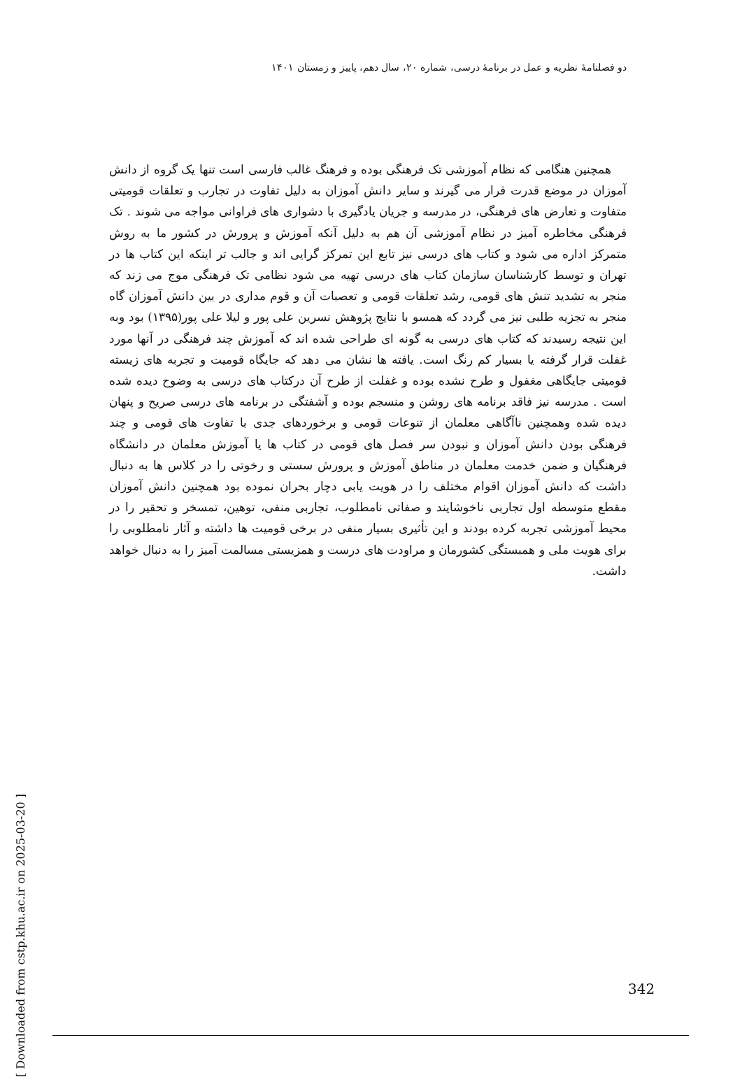دو فصلنامهٔ نظریه و عمل در برنامهٔ درسی، شماره ۲۰، سال دهم، پاییز و زمستان ۱۴۰۱
همچنین هنگامی که نظام آموزشی تک فرهنگی بوده و فرهنگ غالب فارسی است تنها یک گروه از دانش آموزان در موضع قدرت قرار می گیرند و سایر دانش آموزان به دلیل تفاوت در تجارب و تعلقات قومیتی متفاوت و تعارض های فرهنگی، در مدرسه و جریان یادگیری با دشواری های فراوانی مواجه می شوند . تک فرهنگی مخاطره آمیز در نظام آموزشی آن هم به دلیل آنکه آموزش و پرورش در کشور ما به روش متمرکز اداره می شود و کتاب های درسی نیز تابع این تمرکز گرایی اند و جالب تر اینکه این کتاب ها در تهران و توسط کارشناسان سازمان کتاب های درسی تهیه می شود نظامی تک فرهنگی موج می زند که منجر به تشدید تنش های قومی، رشد تعلقات قومی و تعصبات آن و قوم مداری در بین دانش آموزان گاه منجر به تجزیه طلبی نیز می گردد که همسو با نتایج پژوهش نسرین علی پور و لیلا علی پور(۱۳۹۵) بود وبه این نتیجه رسیدند که کتاب های درسی به گونه ای طراحی شده اند که آموزش چند فرهنگی در آنها مورد غفلت قرار گرفته یا بسیار کم رنگ است. یافته ها نشان می دهد که جایگاه قومیت و تجربه های زیسته قومیتی جایگاهی مغفول و طرح نشده بوده و غفلت از طرح آن درکتاب های درسی به وضوح دیده شده است . مدرسه نیز فاقد برنامه های روشن و منسجم بوده و آشفتگی در برنامه های درسی صریح و پنهان دیده شده وهمچنین ناآگاهی معلمان از تنوعات قومی و برخوردهای جدی با تفاوت های قومی و چند فرهنگی بودن دانش آموزان و نبودن سر فصل های قومی در کتاب ها یا آموزش معلمان در دانشگاه فرهنگیان و ضمن خدمت معلمان در مناطق آموزش و پرورش سستی و رخوتی را در کلاس ها به دنبال داشت که دانش آموزان اقوام مختلف را در هویت یابی دچار بحران نموده بود همچنین دانش آموزان مقطع متوسطه اول تجاربی ناخوشایند و صفاتی نامطلوب، تجاربی منفی، توهین، تمسخر و تحقیر را در محیط آموزشی تجربه کرده بودند و این تأثیری بسیار منفی در برخی قومیت ها داشته و آثار نامطلوبی را برای هویت ملی و همبستگی کشورمان و مراودت های درست و همزیستی مسالمت آمیز را به دنبال خواهد داشت.
[ Downloaded from cstp.khu.ac.ir on 2025-03-20 ]
342